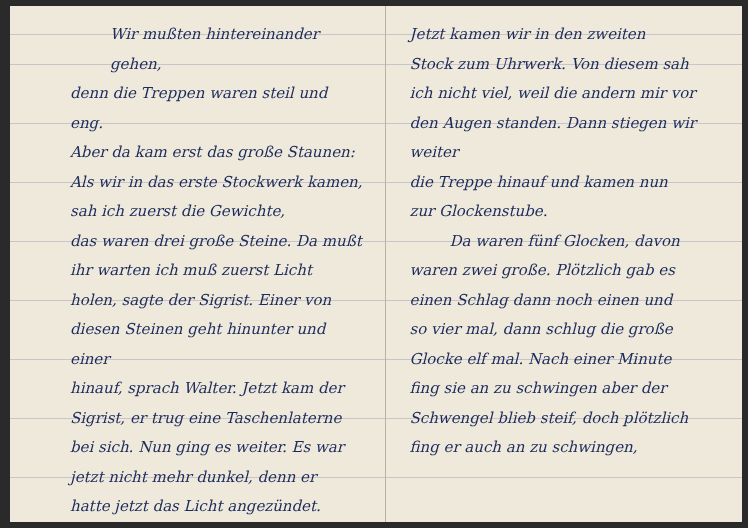Wir mußten hintereinander gehen,
denn die Treppen waren steil und eng.
Aber da kam erst das große Staunen:
Als wir in das erste Stockwerk kamen, sah ich zuerst die Gewichte,
das waren drei große Steine. Da mußt ihr warten ich muß zuerst Licht
holen, sagte der Sigrist. Einer von
diesen Steinen geht hinunter und einer
hinauf, sprach Walter. Jetzt kam der
Sigrist, er trug eine Taschenlaterne
bei sich. Nun ging es weiter. Es war
jetzt nicht mehr dunkel, denn er
hatte jetzt das Licht angezündet.
Jetzt kamen wir in den zweiten
Stock zum Uhrwerk. Von diesem sah
ich nicht viel, weil die andern mir vor
den Augen standen. Dann stiegen wir weiter
die Treppe hinauf und kamen nun
zur Glockenstube.
Da waren fünf Glocken, davon
waren zwei große. Plötzlich gab es
einen Schlag dann noch einen und
so vier mal, dann schlug die große
Glocke elf mal. Nach einer Minute
fing sie an zu schwingen aber der
Schwengel blieb steif, doch plötzlich
fing er auch an zu schwingen,